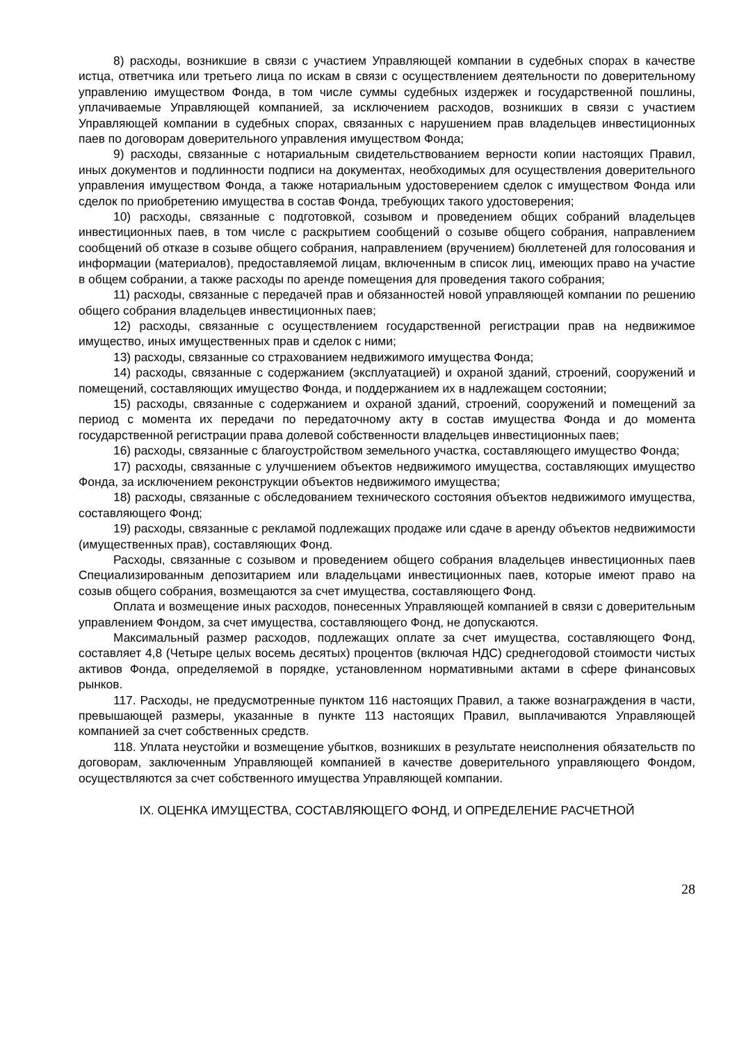8) расходы, возникшие в связи с участием Управляющей компании в судебных спорах в качестве истца, ответчика или третьего лица по искам в связи с осуществлением деятельности по доверительному управлению имуществом Фонда, в том числе суммы судебных издержек и государственной пошлины, уплачиваемые Управляющей компанией, за исключением расходов, возникших в связи с участием Управляющей компании в судебных спорах, связанных с нарушением прав владельцев инвестиционных паев по договорам доверительного управления имуществом Фонда;
9) расходы, связанные с нотариальным свидетельствованием верности копии настоящих Правил, иных документов и подлинности подписи на документах, необходимых для осуществления доверительного управления имуществом Фонда, а также нотариальным удостоверением сделок с имуществом Фонда или сделок по приобретению имущества в состав Фонда, требующих такого удостоверения;
10) расходы, связанные с подготовкой, созывом и проведением общих собраний владельцев инвестиционных паев, в том числе с раскрытием сообщений о созыве общего собрания, направлением сообщений об отказе в созыве общего собрания, направлением (вручением) бюллетеней для голосования и информации (материалов), предоставляемой лицам, включенным в список лиц, имеющих право на участие в общем собрании, а также расходы по аренде помещения для проведения такого собрания;
11) расходы, связанные с передачей прав и обязанностей новой управляющей компании по решению общего собрания владельцев инвестиционных паев;
12) расходы, связанные с осуществлением государственной регистрации прав на недвижимое имущество, иных имущественных прав и сделок с ними;
13) расходы, связанные со страхованием недвижимого имущества Фонда;
14) расходы, связанные с содержанием (эксплуатацией) и охраной зданий, строений, сооружений и помещений, составляющих имущество Фонда, и поддержанием их в надлежащем состоянии;
15) расходы, связанные с содержанием и охраной зданий, строений, сооружений и помещений за период с момента их передачи по передаточному акту в состав имущества Фонда и до момента государственной регистрации права долевой собственности владельцев инвестиционных паев;
16) расходы, связанные с благоустройством земельного участка, составляющего имущество Фонда;
17) расходы, связанные с улучшением объектов недвижимого имущества, составляющих имущество Фонда, за исключением реконструкции объектов недвижимого имущества;
18) расходы, связанные с обследованием технического состояния объектов недвижимого имущества, составляющего Фонд;
19) расходы, связанные с рекламой подлежащих продаже или сдаче в аренду объектов недвижимости (имущественных прав), составляющих Фонд.
Расходы, связанные с созывом и проведением общего собрания владельцев инвестиционных паев Специализированным депозитарием или владельцами инвестиционных паев, которые имеют право на созыв общего собрания, возмещаются за счет имущества, составляющего Фонд.
Оплата и возмещение иных расходов, понесенных Управляющей компанией в связи с доверительным управлением Фондом, за счет имущества, составляющего Фонд, не допускаются.
Максимальный размер расходов, подлежащих оплате за счет имущества, составляющего Фонд, составляет 4,8 (Четыре целых восемь десятых) процентов (включая НДС) среднегодовой стоимости чистых активов Фонда, определяемой в порядке, установленном нормативными актами в сфере финансовых рынков.
117. Расходы, не предусмотренные пунктом 116 настоящих Правил, а также вознаграждения в части, превышающей размеры, указанные в пункте 113 настоящих Правил, выплачиваются Управляющей компанией за счет собственных средств.
118. Уплата неустойки и возмещение убытков, возникших в результате неисполнения обязательств по договорам, заключенным Управляющей компанией в качестве доверительного управляющего Фондом, осуществляются за счет собственного имущества Управляющей компании.
IX. ОЦЕНКА ИМУЩЕСТВА, СОСТАВЛЯЮЩЕГО ФОНД, И ОПРЕДЕЛЕНИЕ РАСЧЕТНОЙ
28